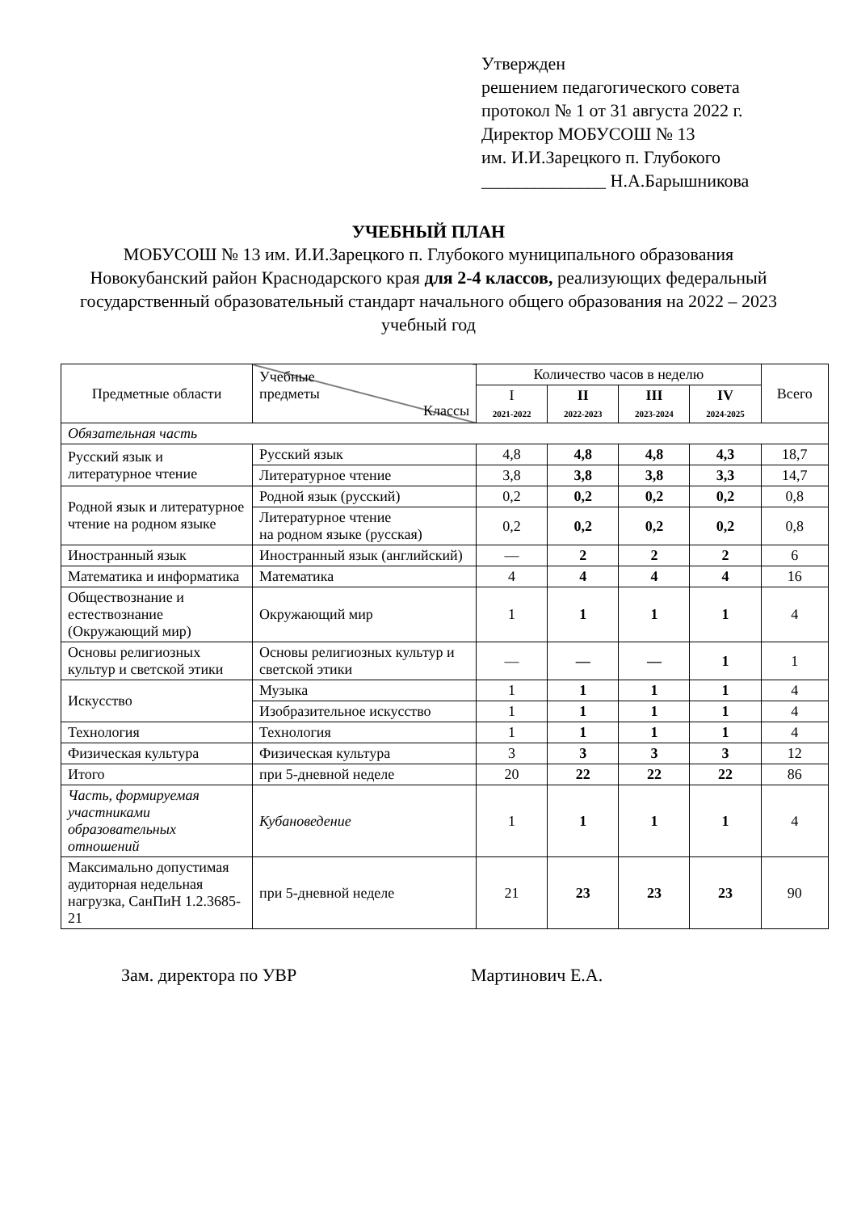Утвержден
решением педагогического совета
протокол № 1 от 31 августа 2022 г.
Директор МОБУСОШ № 13
им. И.И.Зарецкого п. Глубокого
______________ Н.А.Барышникова
УЧЕБНЫЙ ПЛАН
МОБУСОШ № 13 им. И.И.Зарецкого п. Глубокого муниципального образования Новокубанский район Краснодарского края для 2-4 классов, реализующих федеральный государственный образовательный стандарт начального общего образования на 2022 – 2023 учебный год
| Предметные области | Учебные предметы Классы | Количество часов в неделю | | | | Всего |
| --- | --- | --- | --- | --- | --- | --- |
| | | I 2021-2022 | II 2022-2023 | III 2023-2024 | IV 2024-2025 | |
| Обязательная часть | | | | | | |
| Русский язык и литературное чтение | Русский язык | 4,8 | 4,8 | 4,8 | 4,3 | 18,7 |
| | Литературное чтение | 3,8 | 3,8 | 3,8 | 3,3 | 14,7 |
| Родной язык и литературное чтение на родном языке | Родной язык (русский) | 0,2 | 0,2 | 0,2 | 0,2 | 0,8 |
| | Литературное чтение на родном языке (русская) | 0,2 | 0,2 | 0,2 | 0,2 | 0,8 |
| Иностранный язык | Иностранный язык (английский) | — | 2 | 2 | 2 | 6 |
| Математика и информатика | Математика | 4 | 4 | 4 | 4 | 16 |
| Обществознание и естествознание (Окружающий мир) | Окружающий мир | 1 | 1 | 1 | 1 | 4 |
| Основы религиозных культур и светской этики | Основы религиозных культур и светской этики | — | — | — | 1 | 1 |
| Искусство | Музыка | 1 | 1 | 1 | 1 | 4 |
| | Изобразительное искусство | 1 | 1 | 1 | 1 | 4 |
| Технология | Технология | 1 | 1 | 1 | 1 | 4 |
| Физическая культура | Физическая культура | 3 | 3 | 3 | 3 | 12 |
| Итого | при 5-дневной неделе | 20 | 22 | 22 | 22 | 86 |
| Часть, формируемая участниками образовательных отношений | Кубановедение | 1 | 1 | 1 | 1 | 4 |
| Максимально допустимая аудиторная недельная нагрузка, СанПиН 1.2.3685-21 | при 5-дневной неделе | 21 | 23 | 23 | 23 | 90 |
Зам. директора по УВР Мартинович Е.А.